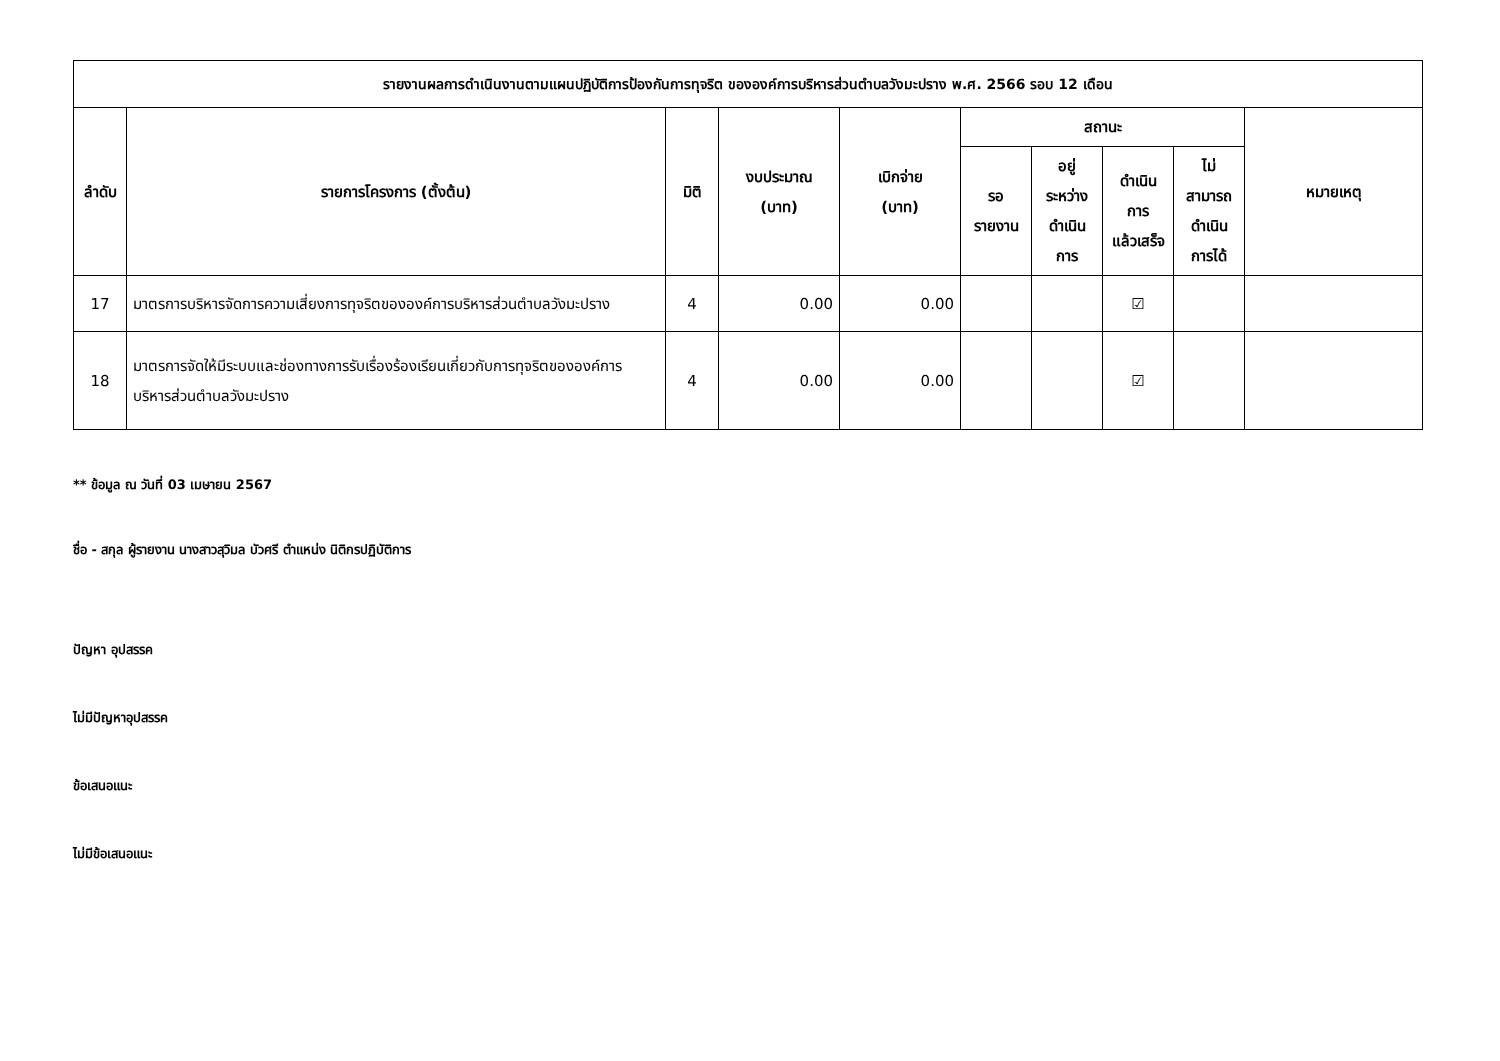| รายงานผลการดำเนินงานตามแผนปฏิบัติการป้องกันการทุจริต ขององค์การบริหารส่วนตำบลวังมะปราง พ.ศ. 2566 รอบ 12 เดือน | | | | | | | | | |
| --- | --- | --- | --- | --- | --- | --- | --- | --- | --- |
| ลำดับ | รายการโครงการ (ตั้งต้น) | มิติ | งบประมาณ (บาท) | เบิกจ่าย (บาท) | สถานะ | | | | หมายเหตุ |
| | | | | | รอ รายงาน | อยู่ ระหว่าง ดำเนิน การ | ดำเนิน การ แล้วเสร็จ | ไม่ สามารถ ดำเนิน การได้ | |
| 17 | มาตรการบริหารจัดการความเสี่ยงการทุจริตขององค์การบริหารส่วนตำบลวังมะปราง | 4 | 0.00 | 0.00 | | | ☑ | | |
| 18 | มาตรการจัดให้มีระบบและช่องทางการรับเรื่องร้องเรียนเกี่ยวกับการทุจริตขององค์การบริหารส่วนตำบลวังมะปราง | 4 | 0.00 | 0.00 | | | ☑ | | |
** ข้อมูล ณ วันที่ 03 เมษายน 2567
ชื่อ - สกุล ผู้รายงาน นางสาวสุวิมล บัวศรี ตำแหน่ง นิติกรปฏิบัติการ
ปัญหา อุปสรรค
ไม่มีปัญหาอุปสรรค
ข้อเสนอแนะ
ไม่มีข้อเสนอแนะ